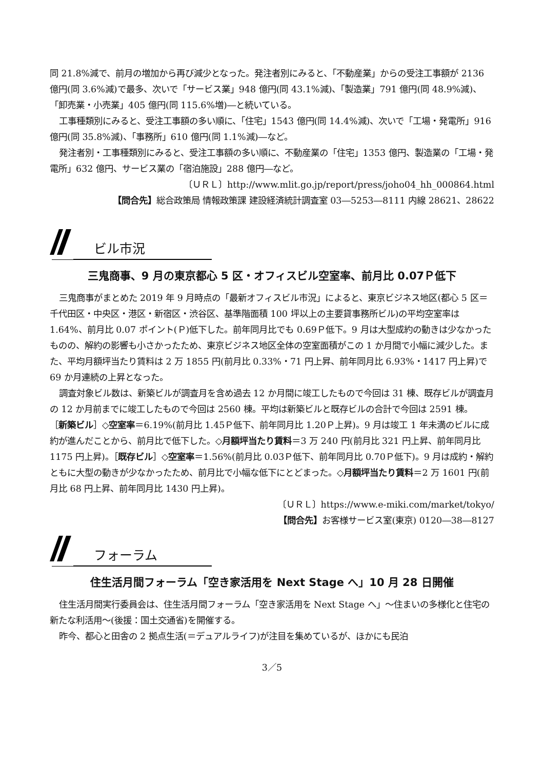同 21.8%減で、前月の増加から再び減少となった。発注者別にみると、「不動産業」からの受注工事額が 2136 億円(同 3.6%減)で最多、次いで「サービス業」948 億円(同 43.1%減)、「製造業」791 億円(同 48.9%減)、「卸売業・小売業」405 億円(同 115.6%増)―と続いている。
工事種類別にみると、受注工事額の多い順に、「住宅」1543 億円(同 14.4%減)、次いで「工場・発電所」916 億円(同 35.8%減)、「事務所」610 億円(同 1.1%減)―など。
発注者別・工事種類別にみると、受注工事額の多い順に、不動産業の「住宅」1353 億円、製造業の「工場・発電所」632 億円、サービス業の「宿泊施設」288 億円―など。
〔ＵＲＬ〕http://www.mlit.go.jp/report/press/joho04_hh_000864.html
【問合先】総合政策局 情報政策課 建設経済統計調査室 03―5253―8111 内線 28621、28622
ビル市況
三鬼商事、9 月の東京都心 5 区・オフィスビル空室率、前月比 0.07Ｐ低下
三鬼商事がまとめた 2019 年 9 月時点の「最新オフィスビル市況」によると、東京ビジネス地区(都心 5 区＝千代田区・中央区・港区・新宿区・渋谷区、基準階面積 100 坪以上の主要貸事務所ビル)の平均空室率は 1.64%、前月比 0.07 ポイント(Ｐ)低下した。前年同月比でも 0.69Ｐ低下。9 月は大型成約の動きは少なかったものの、解約の影響も小さかったため、東京ビジネス地区全体の空室面積がこの 1 か月間で小幅に減少した。また、平均月額坪当たり賃料は 2 万 1855 円(前月比 0.33%・71 円上昇、前年同月比 6.93%・1417 円上昇)で 69 か月連続の上昇となった。
調査対象ビル数は、新築ビルが調査月を含め過去 12 か月間に竣工したもので今回は 31 棟、既存ビルが調査月の 12 か月前までに竣工したもので今回は 2560 棟。平均は新築ビルと既存ビルの合計で今回は 2591 棟。
［新築ビル］◇空室率＝6.19%(前月比 1.45Ｐ低下、前年同月比 1.20Ｐ上昇)。9 月は竣工 1 年未満のビルに成約が進んだことから、前月比で低下した。◇月額坪当たり賃料＝3 万 240 円(前月比 321 円上昇、前年同月比 1175 円上昇)。［既存ビル］◇空室率＝1.56%(前月比 0.03Ｐ低下、前年同月比 0.70Ｐ低下)。9 月は成約・解約ともに大型の動きが少なかったため、前月比で小幅な低下にとどまった。◇月額坪当たり賃料＝2 万 1601 円(前月比 68 円上昇、前年同月比 1430 円上昇)。
〔ＵＲＬ〕https://www.e-miki.com/market/tokyo/
【問合先】お客様サービス室(東京) 0120―38―8127
フォーラム
住生活月間フォーラム「空き家活用を Next Stage へ」10 月 28 日開催
住生活月間実行委員会は、住生活月間フォーラム「空き家活用を Next Stage へ」～住まいの多様化と住宅の新たな利活用～(後援：国土交通省)を開催する。
昨今、都心と田舎の 2 拠点生活(＝デュアルライフ)が注目を集めているが、ほかにも民泊
3／5